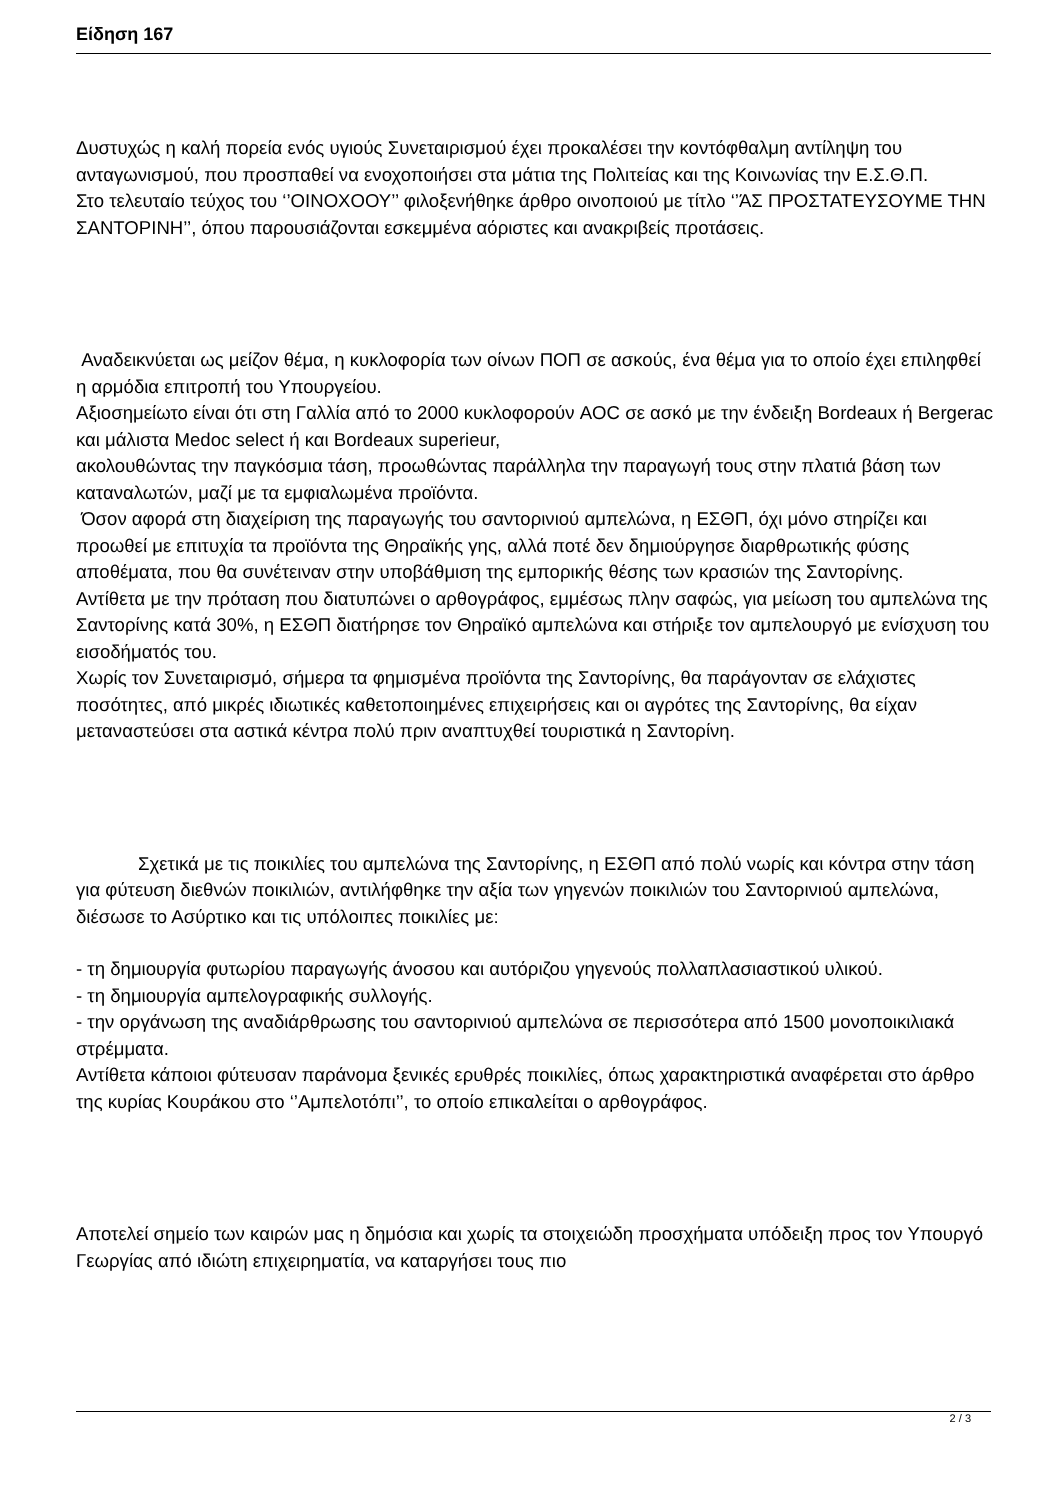Είδηση 167
Δυστυχώς η καλή πορεία ενός υγιούς Συνεταιρισμού έχει προκαλέσει την κοντόφθαλμη αντίληψη του ανταγωνισμού, που προσπαθεί να ενοχοποιήσει στα μάτια της Πολιτείας και της Κοινωνίας την Ε.Σ.Θ.Π.
Στο τελευταίο τεύχος του ‘’ΟΙΝΟΧΟΟΥ’’ φιλοξενήθηκε άρθρο οινοποιού με τίτλο ‘’ΆΣ ΠΡΟΣΤΑΤΕΥΣΟΥΜΕ ΤΗΝ ΣΑΝΤΟΡΙΝΗ’’, όπου παρουσιάζονται εσκεμμένα αόριστες και ανακριβείς προτάσεις.
Αναδεικνύεται ως μείζον θέμα, η κυκλοφορία των οίνων ΠΟΠ σε ασκούς, ένα θέμα για το οποίο έχει επιληφθεί η αρμόδια επιτροπή του Υπουργείου.
Αξιοσημείωτο είναι ότι στη Γαλλία από το 2000 κυκλοφορούν AOC σε ασκό με την ένδειξη Bordeaux ή Bergerac και μάλιστα Medoc select ή και Bordeaux superieur,
ακολουθώντας την παγκόσμια τάση, προωθώντας παράλληλα την παραγωγή τους στην πλατιά βάση των καταναλωτών, μαζί με τα εμφιαλωμένα προϊόντα.
Όσον αφορά στη διαχείριση της παραγωγής του σαντορινιού αμπελώνα, η ΕΣΘΠ, όχι μόνο στηρίζει και προωθεί με επιτυχία τα προϊόντα της Θηραϊκής γης, αλλά ποτέ δεν δημιούργησε διαρθρωτικής φύσης αποθέματα, που θα συνέτειναν στην υποβάθμιση της εμπορικής θέσης των κρασιών της Σαντορίνης.
Αντίθετα με την πρόταση που διατυπώνει ο αρθογράφος, εμμέσως πλην σαφώς, για μείωση του αμπελώνα της Σαντορίνης κατά 30%, η ΕΣΘΠ διατήρησε τον Θηραϊκό αμπελώνα και στήριξε τον αμπελουργό με ενίσχυση του εισοδήματός του.
Χωρίς τον Συνεταιρισμό, σήμερα τα φημισμένα προϊόντα της Σαντορίνης, θα παράγονταν σε ελάχιστες ποσότητες, από μικρές ιδιωτικές καθετοποιημένες επιχειρήσεις και οι αγρότες της Σαντορίνης, θα είχαν μεταναστεύσει στα αστικά κέντρα πολύ πριν αναπτυχθεί τουριστικά η Σαντορίνη.
Σχετικά με τις ποικιλίες του αμπελώνα της Σαντορίνης, η ΕΣΘΠ από πολύ νωρίς και κόντρα στην τάση για φύτευση διεθνών ποικιλιών, αντιλήφθηκε την αξία των γηγενών ποικιλιών του Σαντορινιού αμπελώνα, διέσωσε το Ασύρτικο και τις υπόλοιπες ποικιλίες με:
- τη δημιουργία φυτωρίου παραγωγής άνοσου και αυτόριζου γηγενούς πολλαπλασιαστικού υλικού.
- τη δημιουργία αμπελογραφικής συλλογής.
- την οργάνωση της αναδιάρθρωσης του σαντορινιού αμπελώνα σε περισσότερα από 1500 μονοποικιλιακά στρέμματα.
Αντίθετα κάποιοι φύτευσαν παράνομα ξενικές ερυθρές ποικιλίες, όπως χαρακτηριστικά αναφέρεται στο άρθρο της κυρίας Κουράκου στο ‘’Αμπελοτόπι’’, το οποίο επικαλείται ο αρθογράφος.
Αποτελεί σημείο των καιρών μας η δημόσια και χωρίς τα στοιχειώδη προσχήματα υπόδειξη προς τον Υπουργό Γεωργίας από ιδιώτη επιχειρηματία, να καταργήσει τους πιο
2 / 3